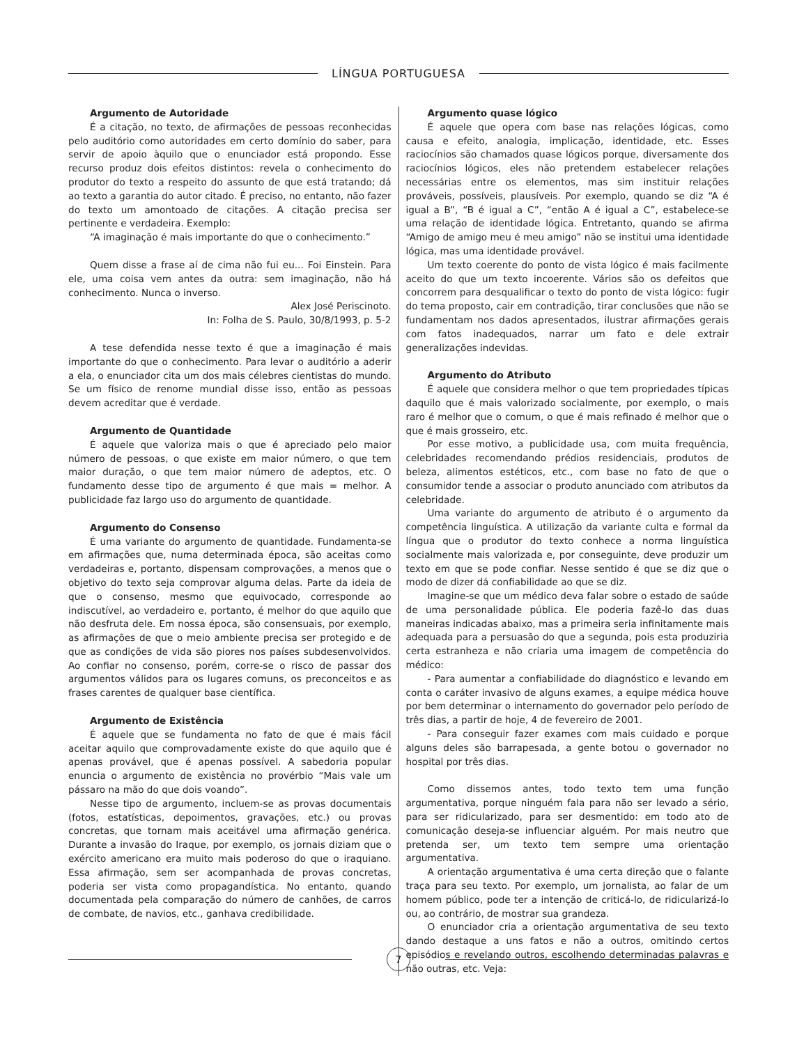LÍNGUA PORTUGUESA
Argumento de Autoridade
É a citação, no texto, de afirmações de pessoas reconhecidas pelo auditório como autoridades em certo domínio do saber, para servir de apoio àquilo que o enunciador está propondo. Esse recurso produz dois efeitos distintos: revela o conhecimento do produtor do texto a respeito do assunto de que está tratando; dá ao texto a garantia do autor citado. É preciso, no entanto, não fazer do texto um amontoado de citações. A citação precisa ser pertinente e verdadeira. Exemplo:
“A imaginação é mais importante do que o conhecimento.”
Quem disse a frase aí de cima não fui eu... Foi Einstein. Para ele, uma coisa vem antes da outra: sem imaginação, não há conhecimento. Nunca o inverso.
Alex José Periscinoto.
In: Folha de S. Paulo, 30/8/1993, p. 5-2
A tese defendida nesse texto é que a imaginação é mais importante do que o conhecimento. Para levar o auditório a aderir a ela, o enunciador cita um dos mais célebres cientistas do mundo. Se um físico de renome mundial disse isso, então as pessoas devem acreditar que é verdade.
Argumento de Quantidade
É aquele que valoriza mais o que é apreciado pelo maior número de pessoas, o que existe em maior número, o que tem maior duração, o que tem maior número de adeptos, etc. O fundamento desse tipo de argumento é que mais = melhor. A publicidade faz largo uso do argumento de quantidade.
Argumento do Consenso
É uma variante do argumento de quantidade. Fundamenta-se em afirmações que, numa determinada época, são aceitas como verdadeiras e, portanto, dispensam comprovações, a menos que o objetivo do texto seja comprovar alguma delas. Parte da ideia de que o consenso, mesmo que equivocado, corresponde ao indiscutível, ao verdadeiro e, portanto, é melhor do que aquilo que não desfruta dele. Em nossa época, são consensuais, por exemplo, as afirmações de que o meio ambiente precisa ser protegido e de que as condições de vida são piores nos países subdesenvolvidos. Ao confiar no consenso, porém, corre-se o risco de passar dos argumentos válidos para os lugares comuns, os preconceitos e as frases carentes de qualquer base científica.
Argumento de Existência
É aquele que se fundamenta no fato de que é mais fácil aceitar aquilo que comprovadamente existe do que aquilo que é apenas provável, que é apenas possível. A sabedoria popular enuncia o argumento de existência no provérbio “Mais vale um pássaro na mão do que dois voando”.
Nesse tipo de argumento, incluem-se as provas documentais (fotos, estatísticas, depoimentos, gravações, etc.) ou provas concretas, que tornam mais aceitável uma afirmação genérica. Durante a invasão do Iraque, por exemplo, os jornais diziam que o exército americano era muito mais poderoso do que o iraquiano. Essa afirmação, sem ser acompanhada de provas concretas, poderia ser vista como propagandística. No entanto, quando documentada pela comparação do número de canhões, de carros de combate, de navios, etc., ganhava credibilidade.
Argumento quase lógico
É aquele que opera com base nas relações lógicas, como causa e efeito, analogia, implicação, identidade, etc. Esses raciocínios são chamados quase lógicos porque, diversamente dos raciocínios lógicos, eles não pretendem estabelecer relações necessárias entre os elementos, mas sim instituir relações prováveis, possíveis, plausíveis. Por exemplo, quando se diz “A é igual a B”, “B é igual a C”, “então A é igual a C”, estabelece-se uma relação de identidade lógica. Entretanto, quando se afirma “Amigo de amigo meu é meu amigo” não se institui uma identidade lógica, mas uma identidade provável.
Um texto coerente do ponto de vista lógico é mais facilmente aceito do que um texto incoerente. Vários são os defeitos que concorrem para desqualificar o texto do ponto de vista lógico: fugir do tema proposto, cair em contradição, tirar conclusões que não se fundamentam nos dados apresentados, ilustrar afirmações gerais com fatos inadequados, narrar um fato e dele extrair generalizações indevidas.
Argumento do Atributo
É aquele que considera melhor o que tem propriedades típicas daquilo que é mais valorizado socialmente, por exemplo, o mais raro é melhor que o comum, o que é mais refinado é melhor que o que é mais grosseiro, etc.
Por esse motivo, a publicidade usa, com muita frequência, celebridades recomendando prédios residenciais, produtos de beleza, alimentos estéticos, etc., com base no fato de que o consumidor tende a associar o produto anunciado com atributos da celebridade.
Uma variante do argumento de atributo é o argumento da competência linguística. A utilização da variante culta e formal da língua que o produtor do texto conhece a norma linguística socialmente mais valorizada e, por conseguinte, deve produzir um texto em que se pode confiar. Nesse sentido é que se diz que o modo de dizer dá confiabilidade ao que se diz.
Imagine-se que um médico deva falar sobre o estado de saúde de uma personalidade pública. Ele poderia fazê-lo das duas maneiras indicadas abaixo, mas a primeira seria infinitamente mais adequada para a persuasão do que a segunda, pois esta produziria certa estranheza e não criaria uma imagem de competência do médico:
- Para aumentar a confiabilidade do diagnóstico e levando em conta o caráter invasivo de alguns exames, a equipe médica houve por bem determinar o internamento do governador pelo período de três dias, a partir de hoje, 4 de fevereiro de 2001.
- Para conseguir fazer exames com mais cuidado e porque alguns deles são barrapesada, a gente botou o governador no hospital por três dias.
Como dissemos antes, todo texto tem uma função argumentativa, porque ninguém fala para não ser levado a sério, para ser ridicularizado, para ser desmentido: em todo ato de comunicação deseja-se influenciar alguém. Por mais neutro que pretenda ser, um texto tem sempre uma orientação argumentativa.
A orientação argumentativa é uma certa direção que o falante traça para seu texto. Por exemplo, um jornalista, ao falar de um homem público, pode ter a intenção de criticá-lo, de ridicularizá-lo ou, ao contrário, de mostrar sua grandeza.
O enunciador cria a orientação argumentativa de seu texto dando destaque a uns fatos e não a outros, omitindo certos episódios e revelando outros, escolhendo determinadas palavras e não outras, etc. Veja:
7